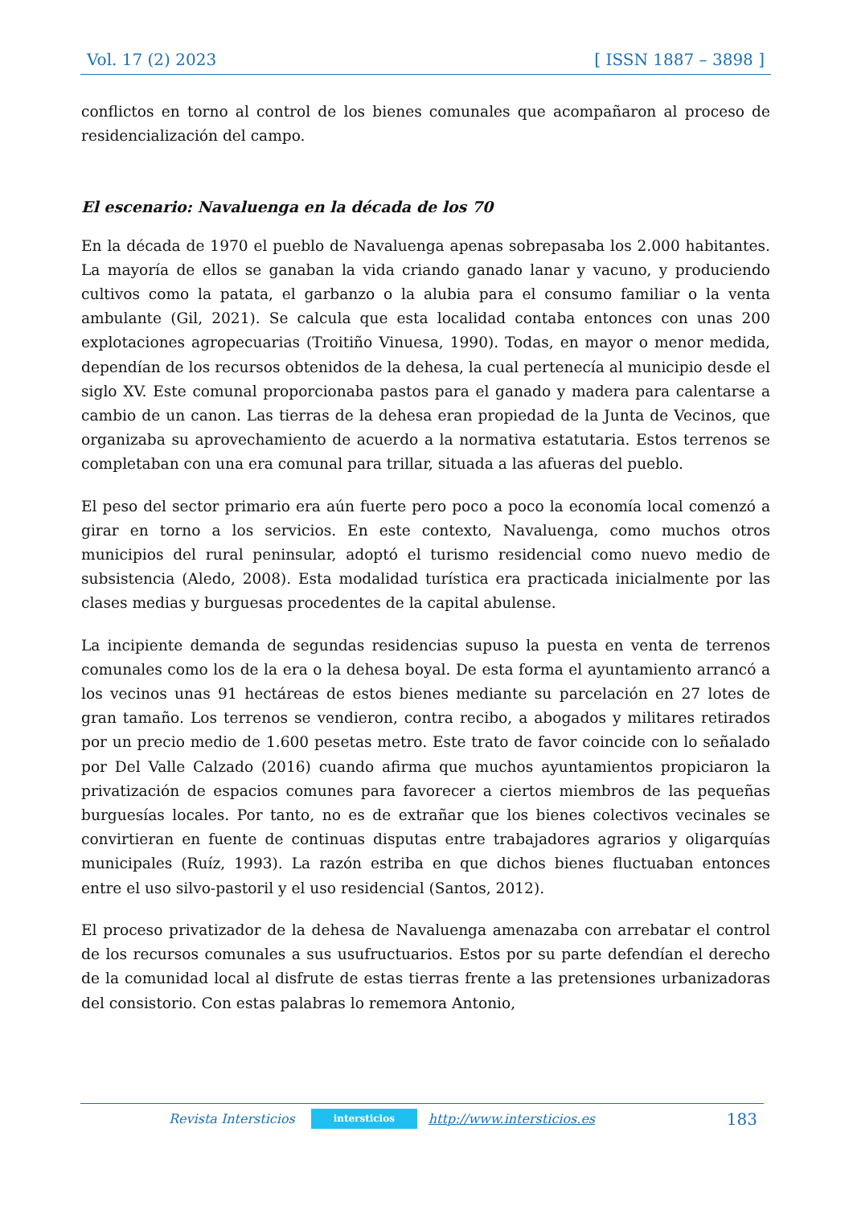Vol. 17 (2) 2023 [ ISSN 1887 – 3898 ]
conflictos en torno al control de los bienes comunales que acompañaron al proceso de residencialización del campo.
El escenario: Navaluenga en la década de los 70
En la década de 1970 el pueblo de Navaluenga apenas sobrepasaba los 2.000 habitantes. La mayoría de ellos se ganaban la vida criando ganado lanar y vacuno, y produciendo cultivos como la patata, el garbanzo o la alubia para el consumo familiar o la venta ambulante (Gil, 2021). Se calcula que esta localidad contaba entonces con unas 200 explotaciones agropecuarias (Troitiño Vinuesa, 1990). Todas, en mayor o menor medida, dependían de los recursos obtenidos de la dehesa, la cual pertenecía al municipio desde el siglo XV. Este comunal proporcionaba pastos para el ganado y madera para calentarse a cambio de un canon. Las tierras de la dehesa eran propiedad de la Junta de Vecinos, que organizaba su aprovechamiento de acuerdo a la normativa estatutaria. Estos terrenos se completaban con una era comunal para trillar, situada a las afueras del pueblo.
El peso del sector primario era aún fuerte pero poco a poco la economía local comenzó a girar en torno a los servicios. En este contexto, Navaluenga, como muchos otros municipios del rural peninsular, adoptó el turismo residencial como nuevo medio de subsistencia (Aledo, 2008). Esta modalidad turística era practicada inicialmente por las clases medias y burguesas procedentes de la capital abulense.
La incipiente demanda de segundas residencias supuso la puesta en venta de terrenos comunales como los de la era o la dehesa boyal. De esta forma el ayuntamiento arrancó a los vecinos unas 91 hectáreas de estos bienes mediante su parcelación en 27 lotes de gran tamaño. Los terrenos se vendieron, contra recibo, a abogados y militares retirados por un precio medio de 1.600 pesetas metro. Este trato de favor coincide con lo señalado por Del Valle Calzado (2016) cuando afirma que muchos ayuntamientos propiciaron la privatización de espacios comunes para favorecer a ciertos miembros de las pequeñas burguesías locales. Por tanto, no es de extrañar que los bienes colectivos vecinales se convirtieran en fuente de continuas disputas entre trabajadores agrarios y oligarquías municipales (Ruíz, 1993). La razón estriba en que dichos bienes fluctuaban entonces entre el uso silvo-pastoril y el uso residencial (Santos, 2012).
El proceso privatizador de la dehesa de Navaluenga amenazaba con arrebatar el control de los recursos comunales a sus usufructuarios. Estos por su parte defendían el derecho de la comunidad local al disfrute de estas tierras frente a las pretensiones urbanizadoras del consistorio. Con estas palabras lo rememora Antonio,
Revista Intersticios intersticios http://www.intersticios.es 183